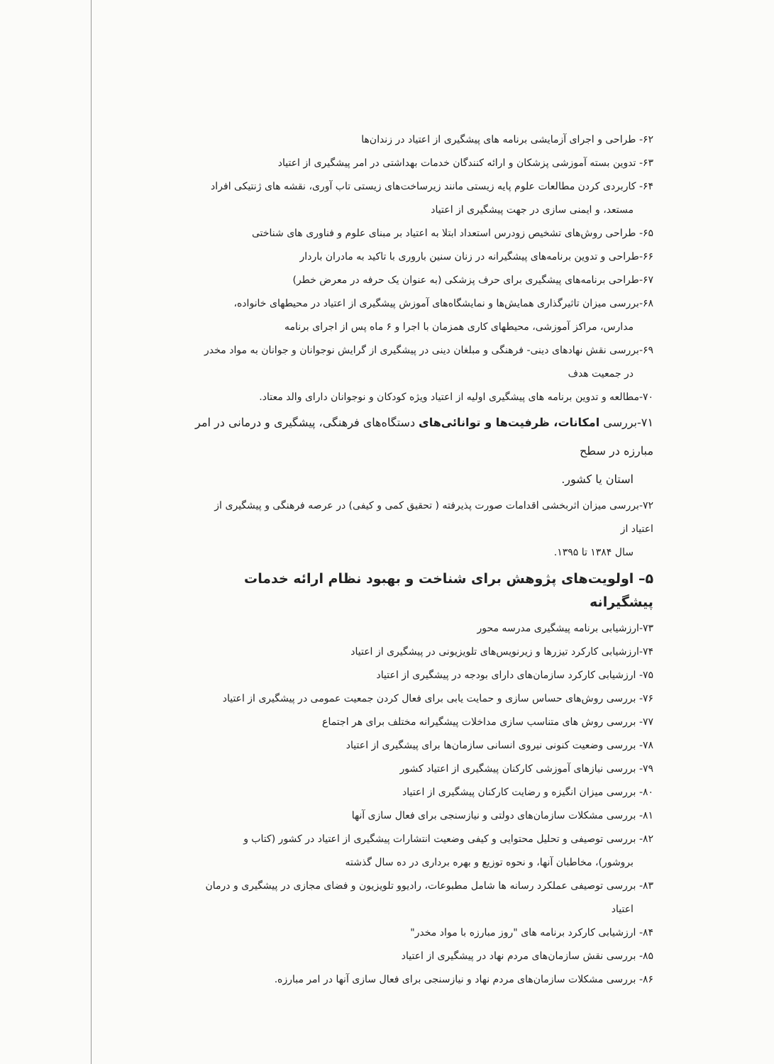۶۲- طراحی و اجرای آزمایشی برنامه های پیشگیری از اعتیاد در زندان‌ها
۶۳- تدوین بسته آموزشی پزشکان و ارائه کنندگان خدمات بهداشتی در امر پیشگیری از اعتیاد
۶۴- کاربردی کردن مطالعات علوم پایه زیستی مانند زیرساخت‌های زیستی تاب آوری، نقشه های ژنتیکی افراد
مستعد، و ایمنی سازی در جهت پیشگیری از اعتیاد
۶۵- طراحی روش‌های تشخیص زودرس استعداد ابتلا به اعتیاد بر مبنای علوم و فناوری های شناختی
۶۶-طراحی و تدوین برنامه‌های پیشگیرانه در زنان سنین باروری با تاکید به مادران باردار
۶۷-طراحی برنامه‌های پیشگیری برای حرف پزشکی (به عنوان یک حرفه در معرض خطر)
۶۸-بررسی میزان تاثیرگذاری همایش‌ها و نمایشگاه‌های آموزش پیشگیری از اعتیاد در محیطهای خانواده،
مدارس، مراکز آموزشی، محیطهای کاری همزمان با اجرا و ۶ ماه پس از اجرای برنامه
۶۹-بررسی نقش نهادهای دینی- فرهنگی و مبلغان دینی در پیشگیری از گرایش نوجوانان و جوانان به مواد مخدر
در جمعیت هدف
۷۰-مطالعه و تدوین برنامه های پیشگیری اولیه از اعتیاد ویژه کودکان و نوجوانان دارای والد معتاد.
۷۱-بررسی امکانات، ظرفیت‌ها و توانائی‌های دستگاه‌های فرهنگی، پیشگیری و درمانی در امر مبارزه در سطح
استان یا کشور.
۷۲-بررسی میزان اثربخشی اقدامات صورت پذیرفته ( تحقیق کمی و کیفی) در عرصه فرهنگی و پیشگیری از اعتیاد از
سال ۱۳۸۴ تا ۱۳۹۵.
۵– اولویت‌های پژوهش برای شناخت و بهبود نظام ارائه خدمات پیشگیرانه
۷۳-ارزشیابی برنامه پیشگیری مدرسه محور
۷۴-ارزشیابی کارکرد تیزرها و زیرنویس‌های تلویزیونی در پیشگیری از اعتیاد
۷۵- ارزشیابی کارکرد سازمان‌های دارای بودجه در پیشگیری از اعتیاد
۷۶- بررسی روش‌های حساس سازی و حمایت یابی برای فعال کردن جمعیت عمومی در پیشگیری از اعتیاد
۷۷- بررسی روش های متناسب سازی مداخلات پیشگیرانه مختلف برای هر اجتماع
۷۸- بررسی وضعیت کنونی نیروی انسانی سازمان‌ها برای پیشگیری از اعتیاد
۷۹- بررسی نیازهای آموزشی کارکنان پیشگیری از اعتیاد کشور
۸۰- بررسی میزان انگیزه و رضایت کارکنان پیشگیری از اعتیاد
۸۱- بررسی مشکلات سازمان‌های دولتی و نیازسنجی برای فعال سازی آنها
۸۲- بررسی توصیفی و تحلیل محتوایی و کیفی وضعیت انتشارات پیشگیری از اعتیاد در کشور (کتاب و
بروشور)، مخاطبان آنها، و نحوه توزیع و بهره برداری در ده سال گذشته
۸۳- بررسی توصیفی عملکرد رسانه ها شامل مطبوعات، رادیوو تلویزیون و فضای مجازی در پیشگیری و درمان
اعتیاد
۸۴- ارزشیابی کارکرد برنامه های "روز مبارزه با مواد مخدر"
۸۵- بررسی نقش سازمان‌های مردم نهاد در پیشگیری از اعتیاد
۸۶- بررسی مشکلات سازمان‌های مردم نهاد و نیازسنجی برای فعال سازی آنها در امر مبارزه.